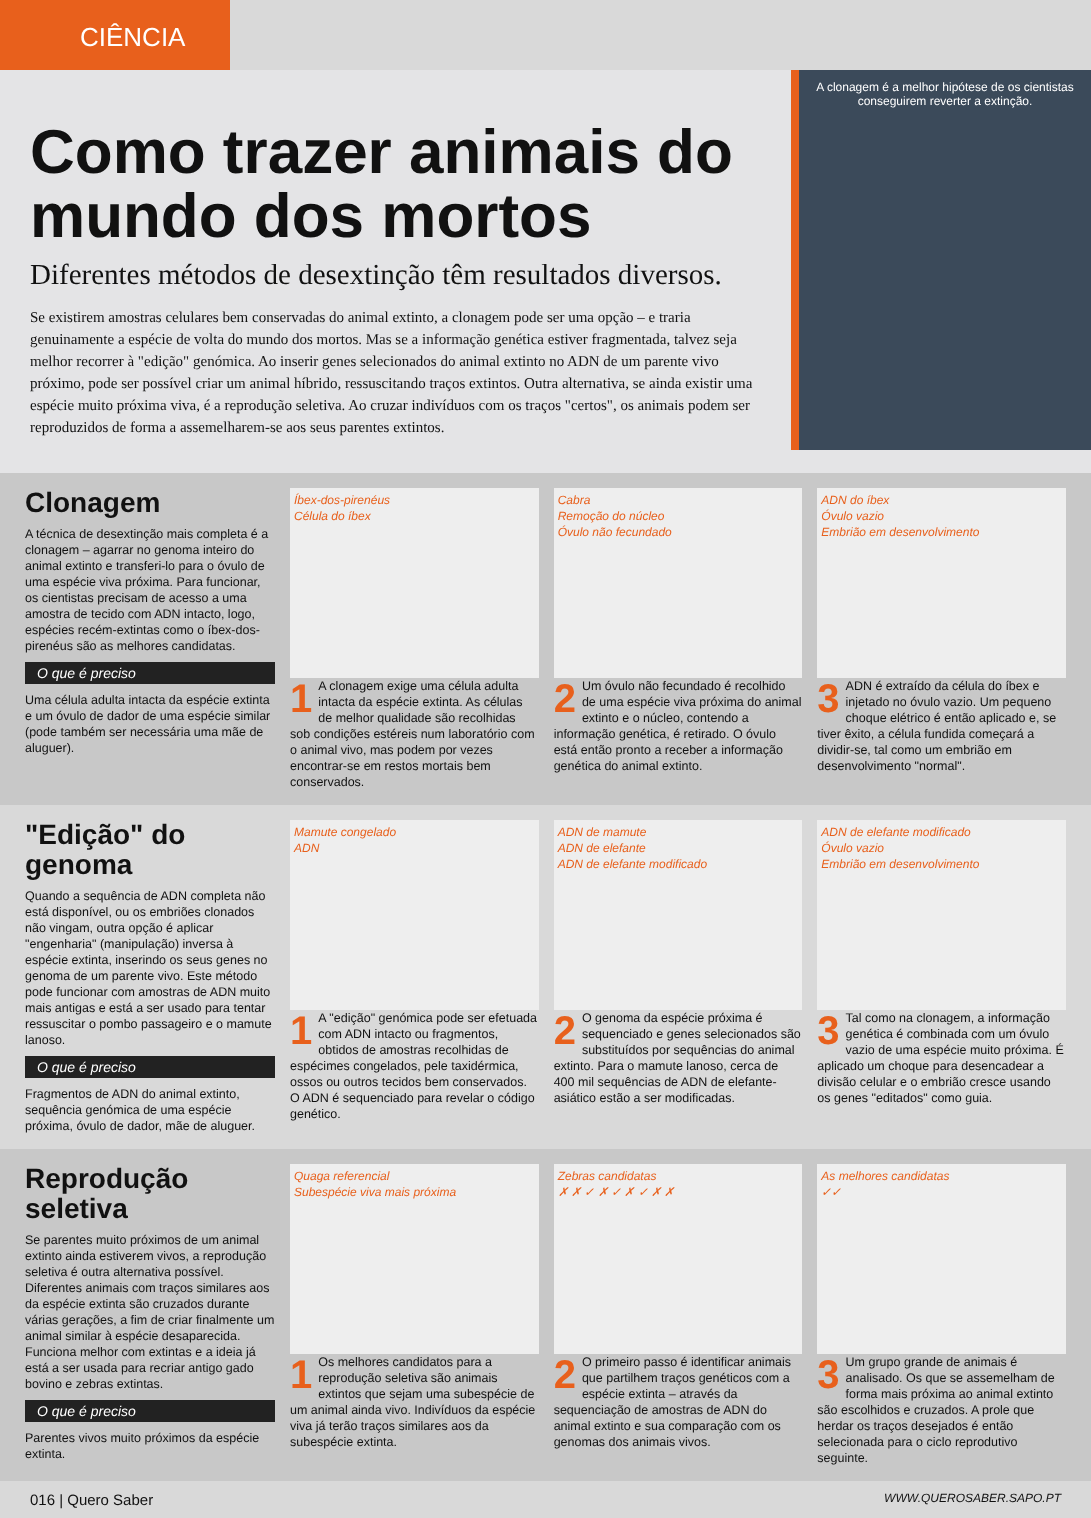CIÊNCIA
Como trazer animais do mundo dos mortos
Diferentes métodos de desextinção têm resultados diversos.
Se existirem amostras celulares bem conservadas do animal extinto, a clonagem pode ser uma opção – e traria genuinamente a espécie de volta do mundo dos mortos. Mas se a informação genética estiver fragmentada, talvez seja melhor recorrer à "edição" genómica. Ao inserir genes selecionados do animal extinto no ADN de um parente vivo próximo, pode ser possível criar um animal híbrido, ressuscitando traços extintos. Outra alternativa, se ainda existir uma espécie muito próxima viva, é a reprodução seletiva. Ao cruzar indivíduos com os traços "certos", os animais podem ser reproduzidos de forma a assemelharem-se aos seus parentes extintos.
A clonagem é a melhor hipótese de os cientistas conseguirem reverter a extinção.
Clonagem
A técnica de desextinção mais completa é a clonagem – agarrar no genoma inteiro do animal extinto e transferi-lo para o óvulo de uma espécie viva próxima. Para funcionar, os cientistas precisam de acesso a uma amostra de tecido com ADN intacto, logo, espécies recém-extintas como o íbex-dos-pirenéus são as melhores candidatas.
O que é preciso
Uma célula adulta intacta da espécie extinta e um óvulo de dador de uma espécie similar (pode também ser necessária uma mãe de aluguer).
Íbex-dos-pirenéus
Célula do íbex
1 A clonagem exige uma célula adulta intacta da espécie extinta. As células de melhor qualidade são recolhidas sob condições estéreis num laboratório com o animal vivo, mas podem por vezes encontrar-se em restos mortais bem conservados.
Cabra
Remoção do núcleo
Óvulo não fecundado
2 Um óvulo não fecundado é recolhido de uma espécie viva próxima do animal extinto e o núcleo, contendo a informação genética, é retirado. O óvulo está então pronto a receber a informação genética do animal extinto.
ADN do íbex
Óvulo vazio
Embrião em desenvolvimento
3 ADN é extraído da célula do íbex e injetado no óvulo vazio. Um pequeno choque elétrico é então aplicado e, se tiver êxito, a célula fundida começará a dividir-se, tal como um embrião em desenvolvimento "normal".
"Edição" do genoma
Quando a sequência de ADN completa não está disponível, ou os embriões clonados não vingam, outra opção é aplicar "engenharia" (manipulação) inversa à espécie extinta, inserindo os seus genes no genoma de um parente vivo. Este método pode funcionar com amostras de ADN muito mais antigas e está a ser usado para tentar ressuscitar o pombo passageiro e o mamute lanoso.
O que é preciso
Fragmentos de ADN do animal extinto, sequência genómica de uma espécie próxima, óvulo de dador, mãe de aluguer.
Mamute congelado
ADN
1 A "edição" genómica pode ser efetuada com ADN intacto ou fragmentos, obtidos de amostras recolhidas de espécimes congelados, pele taxidérmica, ossos ou outros tecidos bem conservados. O ADN é sequenciado para revelar o código genético.
ADN de mamute
ADN de elefante
ADN de elefante modificado
2 O genoma da espécie próxima é sequenciado e genes selecionados são substituídos por sequências do animal extinto. Para o mamute lanoso, cerca de 400 mil sequências de ADN de elefante-asiático estão a ser modificadas.
ADN de elefante modificado
Óvulo vazio
Embrião em desenvolvimento
3 Tal como na clonagem, a informação genética é combinada com um óvulo vazio de uma espécie muito próxima. É aplicado um choque para desencadear a divisão celular e o embrião cresce usando os genes "editados" como guia.
Reprodução seletiva
Se parentes muito próximos de um animal extinto ainda estiverem vivos, a reprodução seletiva é outra alternativa possível. Diferentes animais com traços similares aos da espécie extinta são cruzados durante várias gerações, a fim de criar finalmente um animal similar à espécie desaparecida. Funciona melhor com extintas e a ideia já está a ser usada para recriar antigo gado bovino e zebras extintas.
O que é preciso
Parentes vivos muito próximos da espécie extinta.
Quaga referencial
Subespécie viva mais próxima
1 Os melhores candidatos para a reprodução seletiva são animais extintos que sejam uma subespécie de um animal ainda vivo. Indivíduos da espécie viva já terão traços similares aos da subespécie extinta.
Zebras candidatas
✗ ✗ ✓ ✗ ✓ ✗ ✓ ✗ ✗
2 O primeiro passo é identificar animais que partilhem traços genéticos com a espécie extinta – através da sequenciação de amostras de ADN do animal extinto e sua comparação com os genomas dos animais vivos.
As melhores candidatas
✓✓
3 Um grupo grande de animais é analisado. Os que se assemelham de forma mais próxima ao animal extinto são escolhidos e cruzados. A prole que herdar os traços desejados é então selecionada para o ciclo reprodutivo seguinte.
016 | Quero Saber WWW.QUEROSABER.SAPO.PT